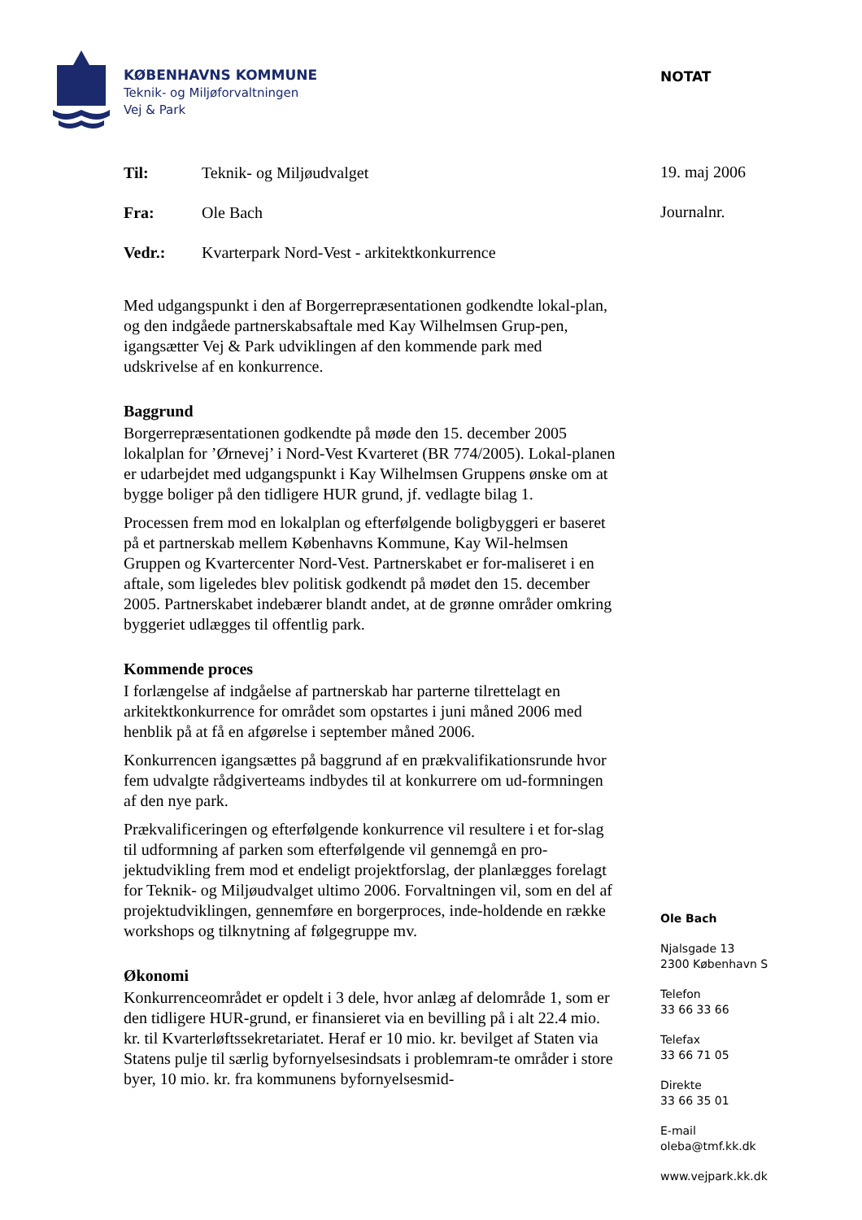KØBENHAVNS KOMMUNE
Teknik- og Miljøforvaltningen
Vej & Park
NOTAT
19. maj 2006
Journalnr.
Til: Teknik- og Miljøudvalget
Fra: Ole Bach
Vedr.: Kvarterpark Nord-Vest - arkitektkonkurrence
Med udgangspunkt i den af Borgerrepræsentationen godkendte lokal-plan, og den indgåede partnerskabsaftale med Kay Wilhelmsen Grup-pen, igangsætter Vej & Park udviklingen af den kommende park med udskrivelse af en konkurrence.
Baggrund
Borgerrepræsentationen godkendte på møde den 15. december 2005 lokalplan for ’Ørnevej’ i Nord-Vest Kvarteret (BR 774/2005). Lokal-planen er udarbejdet med udgangspunkt i Kay Wilhelmsen Gruppens ønske om at bygge boliger på den tidligere HUR grund, jf. vedlagte bilag 1.
Processen frem mod en lokalplan og efterfølgende boligbyggeri er baseret på et partnerskab mellem Københavns Kommune, Kay Wil-helmsen Gruppen og Kvartercenter Nord-Vest. Partnerskabet er for-maliseret i en aftale, som ligeledes blev politisk godkendt på mødet den 15. december 2005. Partnerskabet indebærer blandt andet, at de grønne områder omkring byggeriet udlægges til offentlig park.
Kommende proces
I forlængelse af indgåelse af partnerskab har parterne tilrettelagt en arkitektkonkurrence for området som opstartes i juni måned 2006 med henblik på at få en afgørelse i september måned 2006.
Konkurrencen igangsættes på baggrund af en prækvalifikationsrunde hvor fem udvalgte rådgiverteams indbydes til at konkurrere om ud-formningen af den nye park.
Prækvalificeringen og efterfølgende konkurrence vil resultere i et for-slag til udformning af parken som efterfølgende vil gennemgå en pro-jektudvikling frem mod et endeligt projektforslag, der planlægges forelagt for Teknik- og Miljøudvalget ultimo 2006. Forvaltningen vil, som en del af projektudviklingen, gennemføre en borgerproces, inde-holdende en række workshops og tilknytning af følgegruppe mv.
Økonomi
Konkurrenceområdet er opdelt i 3 dele, hvor anlæg af delområde 1, som er den tidligere HUR-grund, er finansieret via en bevilling på i alt 22.4 mio. kr. til Kvarterløftssekretariatet. Heraf er 10 mio. kr. bevilget af Staten via Statens pulje til særlig byfornyelsesindsats i problemram-te områder i store byer, 10 mio. kr. fra kommunens byfornyelsesmid-
Ole Bach
Njalsgade 13
2300 København S
Telefon
33 66 33 66
Telefax
33 66 71 05
Direkte
33 66 35 01
E-mail
oleba@tmf.kk.dk
www.vejpark.kk.dk